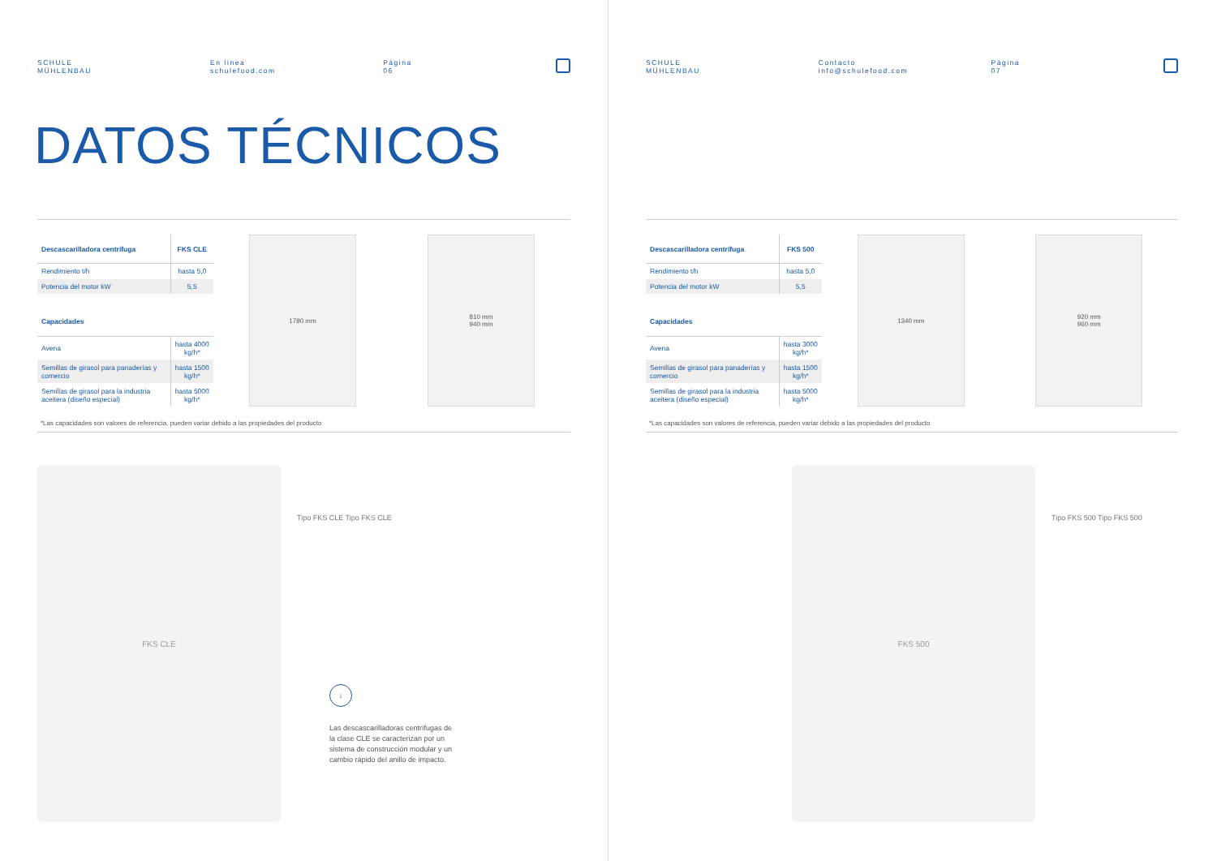SCHULE
MÜHLENBAU
En línea
schulefood.com
Página
06
DATOS TÉCNICOS
| Descascarilladora centrífuga | FKS CLE |
| --- | --- |
| Rendimiento t/h | hasta 5,0 |
| Potencia del motor kW | 5,5 |
| Capacidades | |
| Avena | hasta 4000 kg/h* |
| Semillas de girasol para panaderías y comercio | hasta 1500 kg/h* |
| Semillas de girasol para la industria aceitera (diseño especial) | hasta 5000 kg/h* |
1780 mm
810 mm
940 mm
*Las capacidades son valores de referencia, pueden variar debido a las propiedades del producto
FKS CLE
Tipo FKS CLE Tipo FKS CLE
↓
Las descascarilladoras centrífugas de la clase CLE se caracterizan por un sistema de construcción modular y un cambio rápido del anillo de impacto.
SCHULE
MÜHLENBAU
Contacto
info@schulefood.com
Página
07
| Descascarilladora centrífuga | FKS 500 |
| --- | --- |
| Rendimiento t/h | hasta 5,0 |
| Potencia del motor kW | 5,5 |
| Capacidades | |
| Avena | hasta 3000 kg/h* |
| Semillas de girasol para panaderías y comercio | hasta 1500 kg/h* |
| Semillas de girasol para la industria aceitera (diseño especial) | hasta 5000 kg/h* |
1340 mm
920 mm
960 mm
*Las capacidades son valores de referencia, pueden variar debido a las propiedades del producto
FKS 500
Tipo FKS 500 Tipo FKS 500